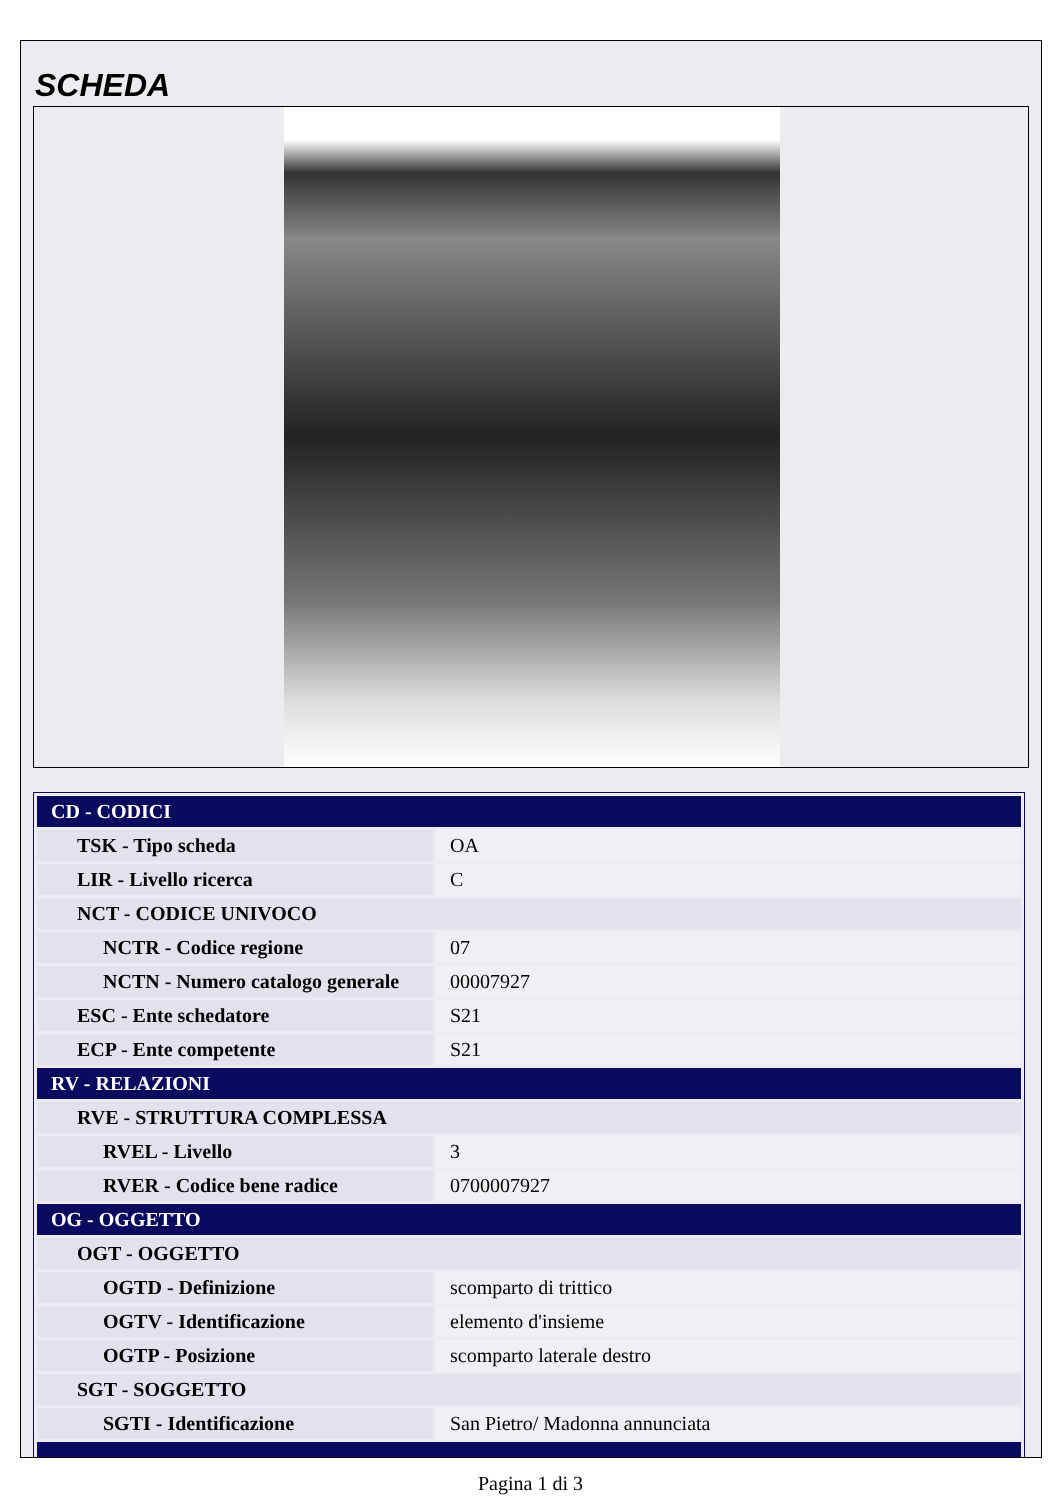SCHEDA
| CD - CODICI | |
| TSK - Tipo scheda | OA |
| LIR - Livello ricerca | C |
| NCT - CODICE UNIVOCO | |
| NCTR - Codice regione | 07 |
| NCTN - Numero catalogo generale | 00007927 |
| ESC - Ente schedatore | S21 |
| ECP - Ente competente | S21 |
| RV - RELAZIONI | |
| RVE - STRUTTURA COMPLESSA | |
| RVEL - Livello | 3 |
| RVER - Codice bene radice | 0700007927 |
| OG - OGGETTO | |
| OGT - OGGETTO | |
| OGTD - Definizione | scomparto di trittico |
| OGTV - Identificazione | elemento d'insieme |
| OGTP - Posizione | scomparto laterale destro |
| SGT - SOGGETTO | |
| SGTI - Identificazione | San Pietro/ Madonna annunciata |
Pagina 1 di 3